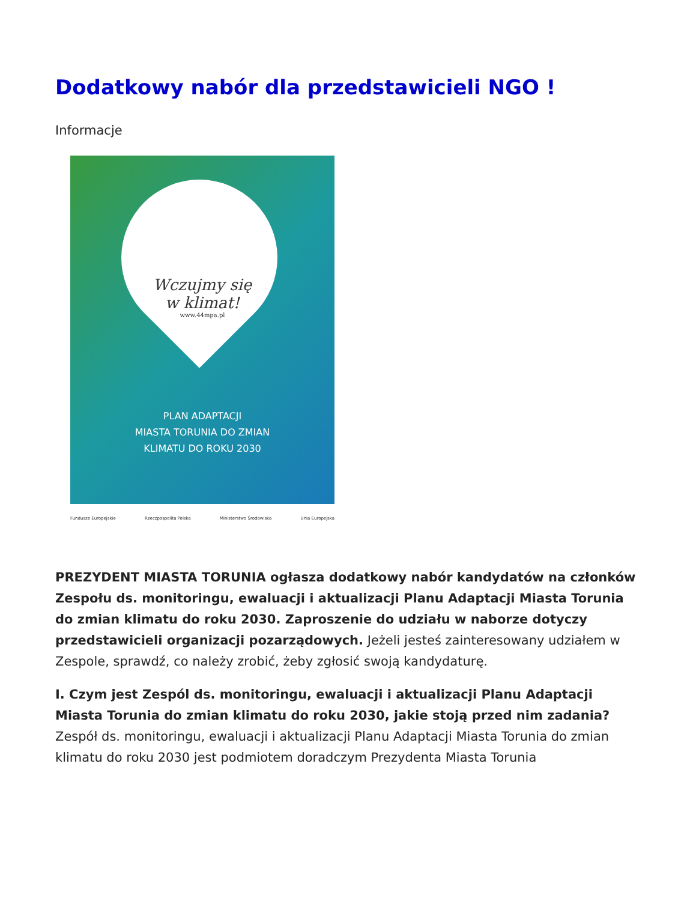Dodatkowy nabór dla przedstawicieli NGO !
Informacje
Wczujmy się
w klimat!
www.44mpa.pl
PLAN ADAPTACJI
MIASTA TORUNIA DO ZMIAN
KLIMATU DO ROKU 2030
Fundusze Europejskie Rzeczpospolita Polska Ministerstwo Środowiska Unia Europejska
PREZYDENT MIASTA TORUNIA ogłasza dodatkowy nabór kandydatów na członków Zespołu ds. monitoringu, ewaluacji i aktualizacji Planu Adaptacji Miasta Torunia do zmian klimatu do roku 2030. Zaproszenie do udziału w naborze dotyczy przedstawicieli organizacji pozarządowych. Jeżeli jesteś zainteresowany udziałem w Zespole, sprawdź, co należy zrobić, żeby zgłosić swoją kandydaturę.
I. Czym jest Zespól ds. monitoringu, ewaluacji i aktualizacji Planu Adaptacji Miasta Torunia do zmian klimatu do roku 2030, jakie stoją przed nim zadania?
Zespół ds. monitoringu, ewaluacji i aktualizacji Planu Adaptacji Miasta Torunia do zmian klimatu do roku 2030 jest podmiotem doradczym Prezydenta Miasta Torunia